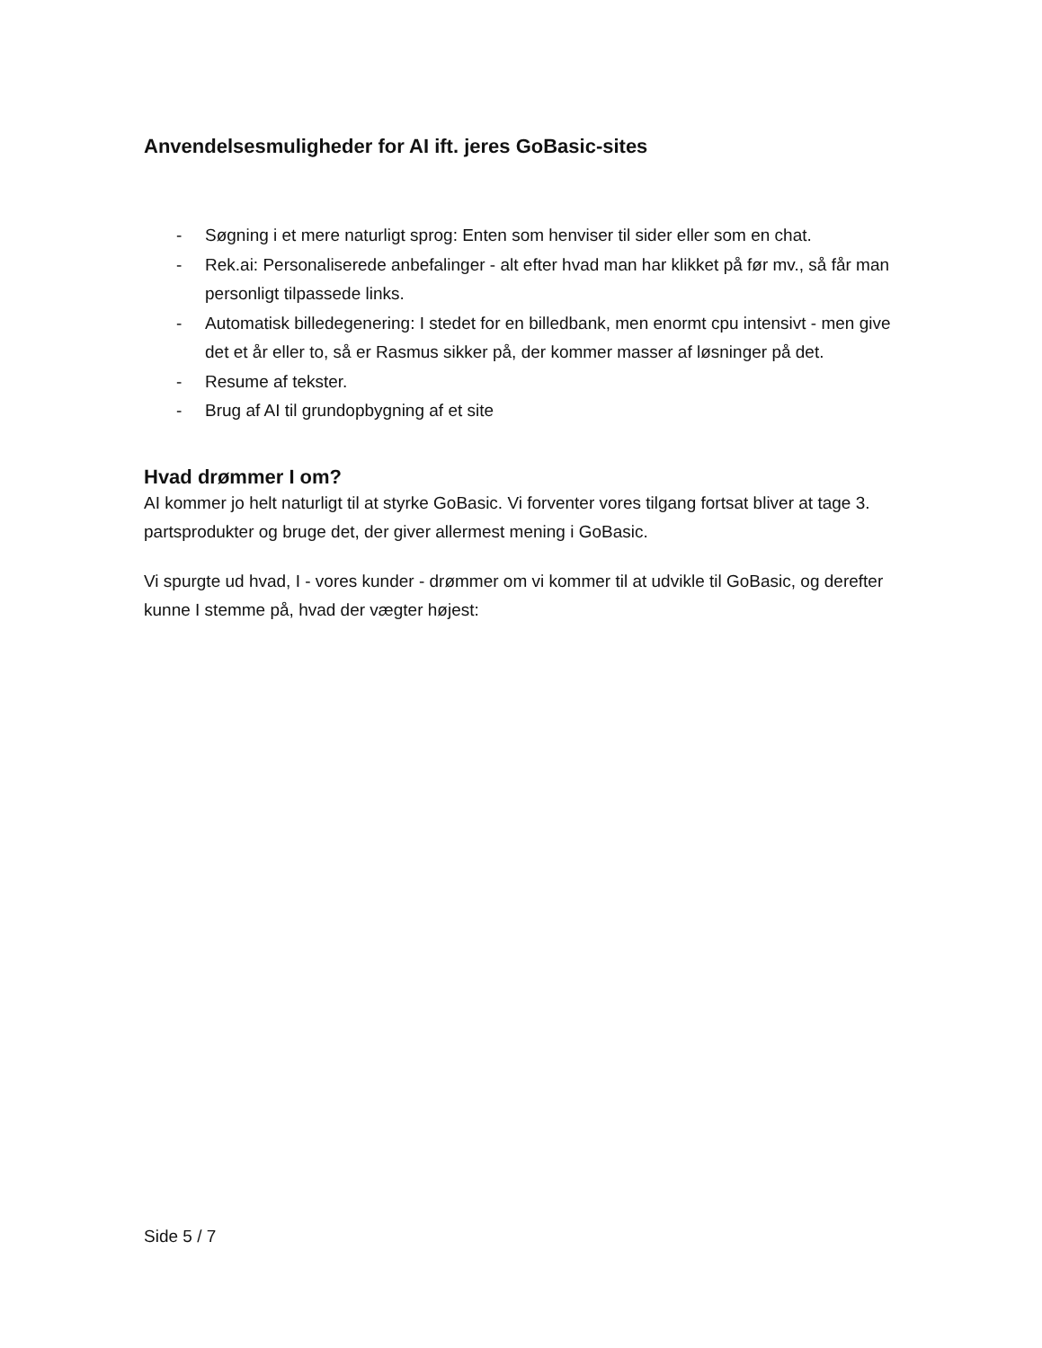Anvendelsesmuligheder for AI ift. jeres GoBasic-sites
- Søgning i et mere naturligt sprog: Enten som henviser til sider eller som en chat.
- Rek.ai: Personaliserede anbefalinger - alt efter hvad man har klikket på før mv., så får man personligt tilpassede links.
- Automatisk billedegenering: I stedet for en billedbank, men enormt cpu intensivt - men give det et år eller to, så er Rasmus sikker på, der kommer masser af løsninger på det.
- Resume af tekster.
- Brug af AI til grundopbygning af et site
Hvad drømmer I om?
AI kommer jo helt naturligt til at styrke GoBasic. Vi forventer vores tilgang fortsat bliver at tage 3. partsprodukter og bruge det, der giver allermest mening i GoBasic.
Vi spurgte ud hvad, I - vores kunder - drømmer om vi kommer til at udvikle til GoBasic, og derefter kunne I stemme på, hvad der vægter højest:
Side 5 / 7